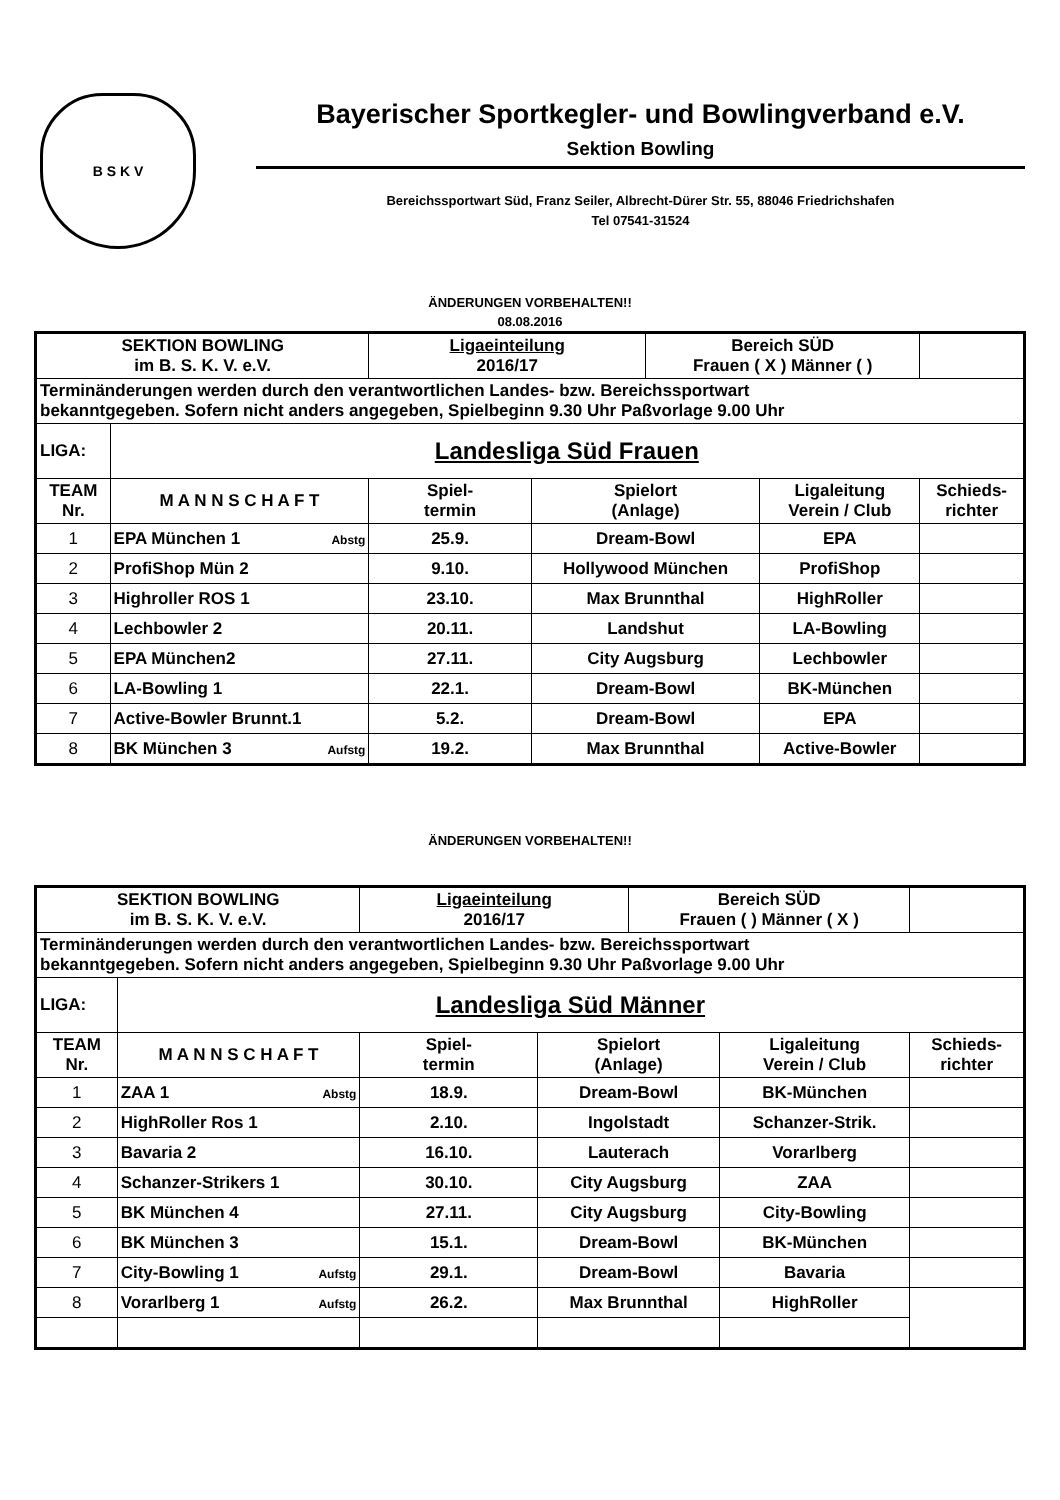B S K V
Bayerischer Sportkegler- und Bowlingverband e.V.
Sektion Bowling
Bereichssportwart Süd, Franz Seiler, Albrecht-Dürer Str. 55, 88046 Friedrichshafen
Tel 07541-31524
ÄNDERUNGEN VORBEHALTEN!!
08.08.2016
| SEKTION BOWLING im B. S. K. V. e.V. | | Ligaeinteilung 2016/17 | | Bereich SÜD Frauen ( X ) Männer ( ) | | |
| Terminänderungen werden durch den verantwortlichen Landes- bzw. Bereichssportwart bekanntgegeben. Sofern nicht anders angegeben, Spielbeginn 9.30 Uhr Paßvorlage 9.00 Uhr | | | | | | |
| LIGA: | Landesliga Süd Frauen | | | | | |
| TEAM Nr. | M A N N S C H A F T | Spiel- termin | Spielort (Anlage) | | Ligaleitung Verein / Club | Schieds- richter |
| 1 | EPA München 1 Abstg | 25.9. | Dream-Bowl | | EPA | |
| 2 | ProfiShop Mün 2 | 9.10. | Hollywood München | | ProfiShop | |
| 3 | Highroller ROS 1 | 23.10. | Max Brunnthal | | HighRoller | |
| 4 | Lechbowler 2 | 20.11. | Landshut | | LA-Bowling | |
| 5 | EPA München2 | 27.11. | City Augsburg | | Lechbowler | |
| 6 | LA-Bowling 1 | 22.1. | Dream-Bowl | | BK-München | |
| 7 | Active-Bowler Brunnt.1 | 5.2. | Dream-Bowl | | EPA | |
| 8 | BK München 3 Aufstg | 19.2. | Max Brunnthal | | Active-Bowler | |
ÄNDERUNGEN VORBEHALTEN!!
| SEKTION BOWLING im B. S. K. V. e.V. | | Ligaeinteilung 2016/17 | | Bereich SÜD Frauen ( ) Männer ( X ) | | |
| Terminänderungen werden durch den verantwortlichen Landes- bzw. Bereichssportwart bekanntgegeben. Sofern nicht anders angegeben, Spielbeginn 9.30 Uhr Paßvorlage 9.00 Uhr | | | | | | |
| LIGA: | Landesliga Süd Männer | | | | | |
| TEAM Nr. | M A N N S C H A F T | Spiel- termin | Spielort (Anlage) | | Ligaleitung Verein / Club | Schieds- richter |
| 1 | ZAA 1 Abstg | 18.9. | Dream-Bowl | | BK-München | |
| 2 | HighRoller Ros 1 | 2.10. | Ingolstadt | | Schanzer-Strik. | |
| 3 | Bavaria 2 | 16.10. | Lauterach | | Vorarlberg | |
| 4 | Schanzer-Strikers 1 | 30.10. | City Augsburg | | ZAA | |
| 5 | BK München 4 | 27.11. | City Augsburg | | City-Bowling | |
| 6 | BK München 3 | 15.1. | Dream-Bowl | | BK-München | |
| 7 | City-Bowling 1 Aufstg | 29.1. | Dream-Bowl | | Bavaria | |
| 8 | Vorarlberg 1 Aufstg | 26.2. | Max Brunnthal | | HighRoller | |